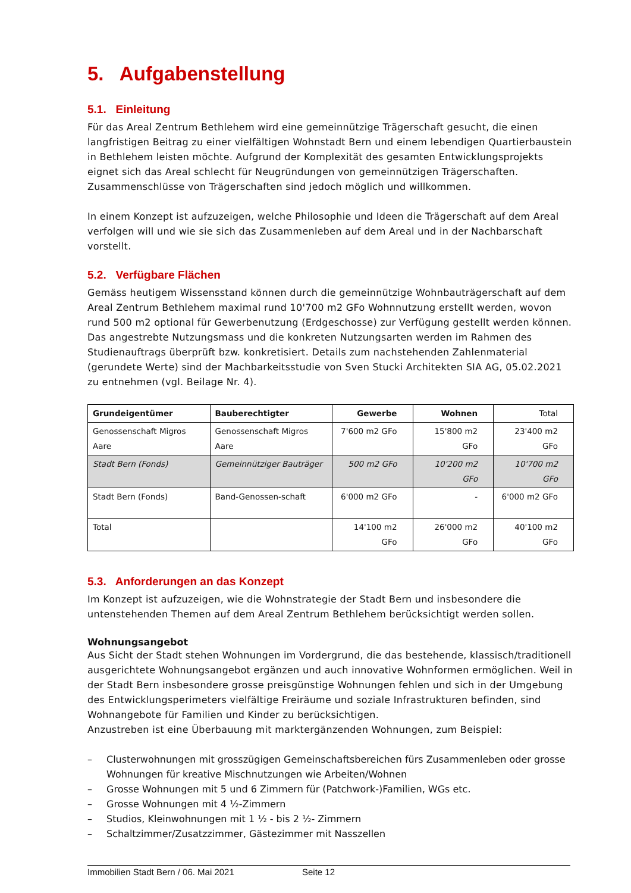5. Aufgabenstellung
5.1. Einleitung
Für das Areal Zentrum Bethlehem wird eine gemeinnützige Trägerschaft gesucht, die einen langfristigen Beitrag zu einer vielfältigen Wohnstadt Bern und einem lebendigen Quartierbaustein in Bethlehem leisten möchte. Aufgrund der Komplexität des gesamten Entwicklungsprojekts eignet sich das Areal schlecht für Neugründungen von gemeinnützigen Trägerschaften. Zusammenschlüsse von Trägerschaften sind jedoch möglich und willkommen.
In einem Konzept ist aufzuzeigen, welche Philosophie und Ideen die Trägerschaft auf dem Areal verfolgen will und wie sie sich das Zusammenleben auf dem Areal und in der Nachbarschaft vorstellt.
5.2. Verfügbare Flächen
Gemäss heutigem Wissensstand können durch die gemeinnützige Wohnbauträgerschaft auf dem Areal Zentrum Bethlehem maximal rund 10'700 m2 GFo Wohnnutzung erstellt werden, wovon rund 500 m2 optional für Gewerbenutzung (Erdgeschosse) zur Verfügung gestellt werden können. Das angestrebte Nutzungsmass und die konkreten Nutzungsarten werden im Rahmen des Studienauftrags überprüft bzw. konkretisiert. Details zum nachstehenden Zahlenmaterial (gerundete Werte) sind der Machbarkeitsstudie von Sven Stucki Architekten SIA AG, 05.02.2021 zu entnehmen (vgl. Beilage Nr. 4).
| Grundeigentümer | Bauberechtigter | Gewerbe | Wohnen | Total |
| --- | --- | --- | --- | --- |
| Genossenschaft Migros Aare | Genossenschaft Migros Aare | 7'600 m2 GFo | 15'800 m2 GFo | 23'400 m2 GFo |
| Stadt Bern (Fonds) | Gemeinnütziger Bauträger | 500 m2 GFo | 10'200 m2 GFo | 10'700 m2 GFo |
| Stadt Bern (Fonds) | Band-Genossen-schaft | 6'000 m2 GFo | - | 6'000 m2 GFo |
| Total | | 14'100 m2 GFo | 26'000 m2 GFo | 40'100 m2 GFo |
5.3. Anforderungen an das Konzept
Im Konzept ist aufzuzeigen, wie die Wohnstrategie der Stadt Bern und insbesondere die untenstehenden Themen auf dem Areal Zentrum Bethlehem berücksichtigt werden sollen.
Wohnungsangebot
Aus Sicht der Stadt stehen Wohnungen im Vordergrund, die das bestehende, klassisch/traditionell ausgerichtete Wohnungsangebot ergänzen und auch innovative Wohnformen ermöglichen. Weil in der Stadt Bern insbesondere grosse preisgünstige Wohnungen fehlen und sich in der Umgebung des Entwicklungsperimeters vielfältige Freiräume und soziale Infrastrukturen befinden, sind Wohnangebote für Familien und Kinder zu berücksichtigen.
Anzustreben ist eine Überbauung mit marktergänzenden Wohnungen, zum Beispiel:
– Clusterwohnungen mit grosszügigen Gemeinschaftsbereichen fürs Zusammenleben oder grosse Wohnungen für kreative Mischnutzungen wie Arbeiten/Wohnen
– Grosse Wohnungen mit 5 und 6 Zimmern für (Patchwork-)Familien, WGs etc.
– Grosse Wohnungen mit 4 ½-Zimmern
– Studios, Kleinwohnungen mit 1 ½ - bis 2 ½- Zimmern
– Schaltzimmer/Zusatzzimmer, Gästezimmer mit Nasszellen
Immobilien Stadt Bern / 06. Mai 2021 Seite 12